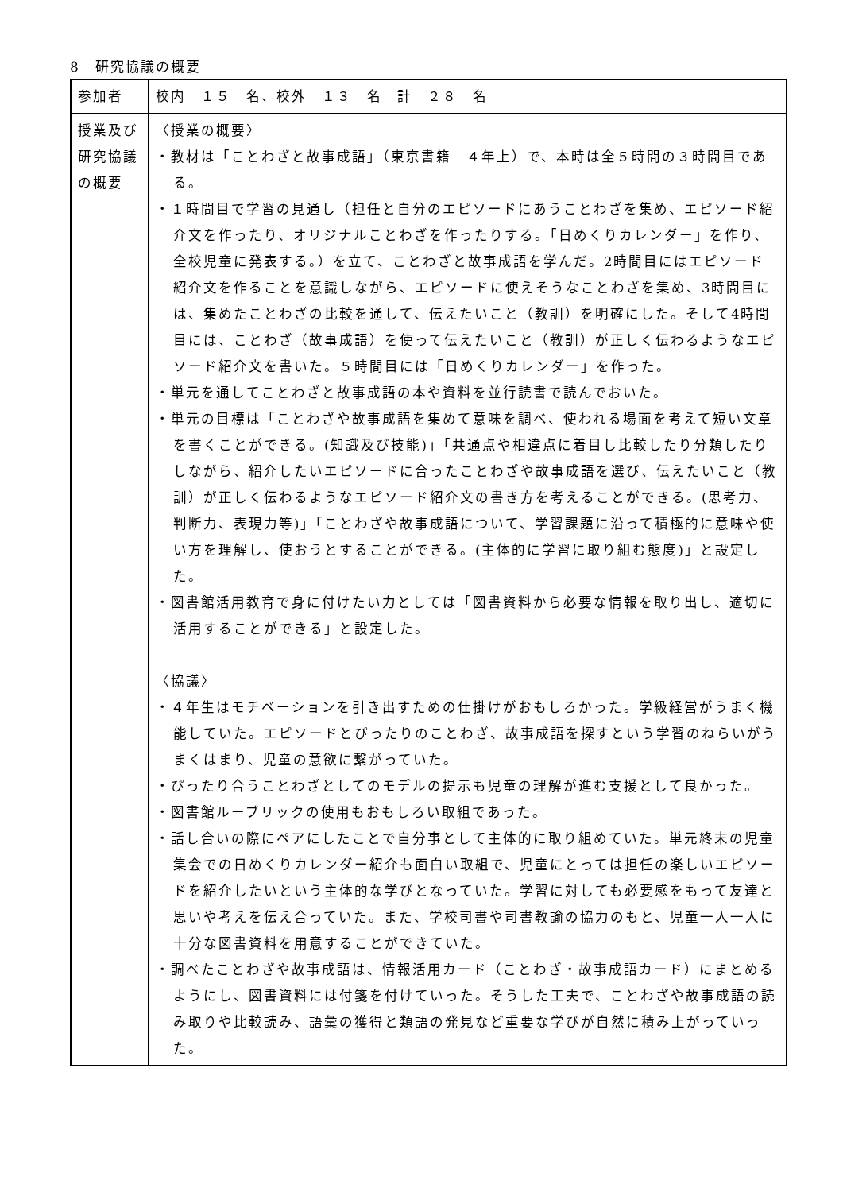8　研究協議の概要
| 参加者 | 校内 １５ 名、校外 １３ 名 計 ２８ 名 |
| 授業及び研究協議の概要 | 〈授業の概要〉 ・教材は「ことわざと故事成語」（東京書籍 ４年上）で、本時は全５時間の３時間目である。 ・１時間目で学習の見通し（担任と自分のエピソードにあうことわざを集め、エピソード紹介文を作ったり、オリジナルことわざを作ったりする。「日めくりカレンダー」を作り、全校児童に発表する。）を立て、ことわざと故事成語を学んだ。2時間目にはエピソード紹介文を作ることを意識しながら、エピソードに使えそうなことわざを集め、3時間目には、集めたことわざの比較を通して、伝えたいこと（教訓）を明確にした。そして4時間目には、ことわざ（故事成語）を使って伝えたいこと（教訓）が正しく伝わるようなエピソード紹介文を書いた。５時間目には「日めくりカレンダー」を作った。 ・単元を通してことわざと故事成語の本や資料を並行読書で読んでおいた。 ・単元の目標は「ことわざや故事成語を集めて意味を調べ、使われる場面を考えて短い文章を書くことができる。(知識及び技能)」「共通点や相違点に着目し比較したり分類したりしながら、紹介したいエピソードに合ったことわざや故事成語を選び、伝えたいこと（教訓）が正しく伝わるようなエピソード紹介文の書き方を考えることができる。(思考力、判断力、表現力等)」「ことわざや故事成語について、学習課題に沿って積極的に意味や使い方を理解し、使おうとすることができる。(主体的に学習に取り組む態度)」と設定した。 ・図書館活用教育で身に付けたい力としては「図書資料から必要な情報を取り出し、適切に活用することができる」と設定した。 〈協議〉 ・４年生はモチベーションを引き出すための仕掛けがおもしろかった。学級経営がうまく機能していた。エピソードとぴったりのことわざ、故事成語を探すという学習のねらいがうまくはまり、児童の意欲に繋がっていた。 ・ぴったり合うことわざとしてのモデルの提示も児童の理解が進む支援として良かった。 ・図書館ルーブリックの使用もおもしろい取組であった。 ・話し合いの際にペアにしたことで自分事として主体的に取り組めていた。単元終末の児童集会での日めくりカレンダー紹介も面白い取組で、児童にとっては担任の楽しいエピソードを紹介したいという主体的な学びとなっていた。学習に対しても必要感をもって友達と思いや考えを伝え合っていた。また、学校司書や司書教諭の協力のもと、児童一人一人に十分な図書資料を用意することができていた。 ・調べたことわざや故事成語は、情報活用カード（ことわざ・故事成語カード）にまとめるようにし、図書資料には付箋を付けていった。そうした工夫で、ことわざや故事成語の読み取りや比較読み、語彙の獲得と類語の発見など重要な学びが自然に積み上がっていった。 |